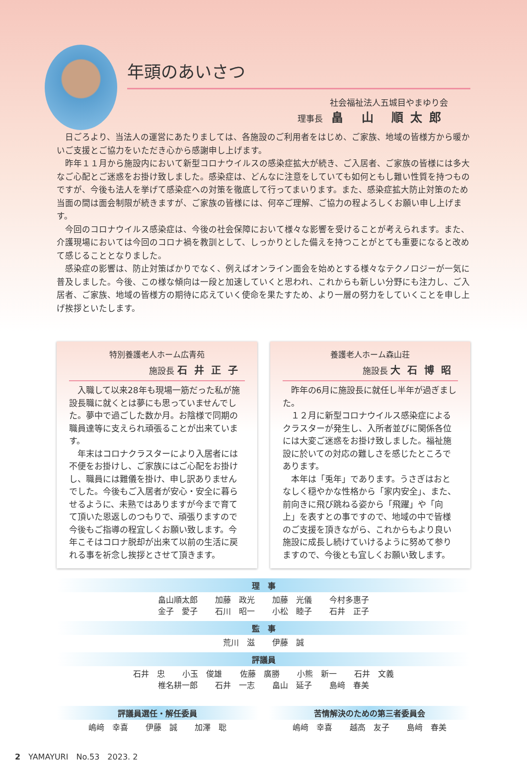年頭のあいさつ
社会福祉法人五城目やまゆり会
理事長　畠 山 順太郎
日ごろより、当法人の運営にあたりましては、各施設のご利用者をはじめ、ご家族、地域の皆様方から暖かいご支援とご協力をいただき心から感謝申し上げます。
昨年１１月から施設内において新型コロナウイルスの感染症拡大が続き、ご入居者、ご家族の皆様には多大なご心配とご迷惑をお掛け致しました。感染症は、どんなに注意をしていても如何ともし難い性質を持つものですが、今後も法人を挙げて感染症への対策を徹底して行ってまいります。また、感染症拡大防止対策のため当面の間は面会制限が続きますが、ご家族の皆様には、何卒ご理解、ご協力の程よろしくお願い申し上げます。
今回のコロナウイルス感染症は、今後の社会保障において様々な影響を受けることが考えられます。また、介護現場においては今回のコロナ禍を教訓として、しっかりとした備えを持つことがとても重要になると改めて感じることとなりました。
感染症の影響は、防止対策ばかりでなく、例えばオンライン面会を始めとする様々なテクノロジーが一気に普及しました。今後、この様な傾向は一段と加速していくと思われ、これからも新しい分野にも注力し、ご入居者、ご家族、地域の皆様方の期待に応えていく使命を果たすため、より一層の努力をしていくことを申し上げ挨拶といたします。
特別養護老人ホーム広青苑
施設長 石井正子
入職して以来28年も現場一筋だった私が施設長職に就くとは夢にも思っていませんでした。夢中で過ごした数か月。お陰様で同期の職員達等に支えられ頑張ることが出来ています。
年末はコロナクラスターにより入居者には不便をお掛けし、ご家族にはご心配をお掛けし、職員には難儀を掛け、申し訳ありませんでした。今後もご入居者が安心・安全に暮らせるように、未熟ではありますが今まで育てて頂いた恩返しのつもりで、頑張りますので今後もご指導の程宜しくお願い致します。今年こそはコロナ脱却が出来て以前の生活に戻れる事を祈念し挨拶とさせて頂きます。
養護老人ホーム森山荘
施設長 大石博昭
昨年の6月に施設長に就任し半年が過ぎました。
１２月に新型コロナウイルス感染症によるクラスターが発生し、入所者並びに関係各位には大変ご迷惑をお掛け致しました。福祉施設に於いての対応の難しさを感じたところであります。
本年は「兎年」であります。うさぎはおとなしく穏やかな性格から「家内安全」、また、前向きに飛び跳ねる姿から「飛躍」や「向上」を表すとの事ですので、地域の中で皆様のご支援を頂きながら、これからもより良い施設に成長し続けていけるように努めて参りますので、今後とも宜しくお願い致します。
理　事
畠山順太郎 加藤　政光 加藤　光儀 今村多惠子
金子　愛子 石川　昭一 小松　睦子 石井　正子
監　事
荒川　滋 伊藤　誠
評議員
石井　忠 小玉　俊雄 佐藤　廣勝 小熊　新一 石井　文義
椎名耕一郎 石井　一志 畠山　延子 島﨑　春美
評議員選任・解任委員
嶋﨑　幸喜 伊藤　誠 加澤　聡
苦情解決のための第三者委員会
嶋﨑　幸喜 越高　友子 島﨑　春美
2　YAMAYURI　No.53　2023. 2